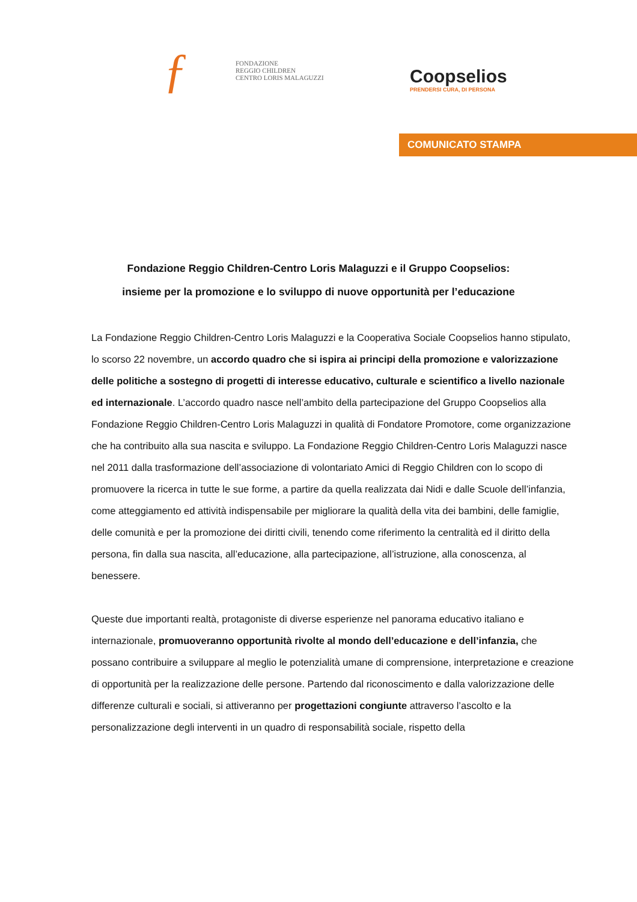ƒ
FONDAZIONE
REGGIO CHILDREN
CENTRO LORIS MALAGUZZI
Coopselios
PRENDERSI CURA, DI PERSONA
COMUNICATO STAMPA
Fondazione Reggio Children-Centro Loris Malaguzzi e il Gruppo Coopselios:
insieme per la promozione e lo sviluppo di nuove opportunità per l’educazione
La Fondazione Reggio Children-Centro Loris Malaguzzi e la Cooperativa Sociale Coopselios hanno stipulato, lo scorso 22 novembre, un accordo quadro che si ispira ai principi della promozione e valorizzazione delle politiche a sostegno di progetti di interesse educativo, culturale e scientifico a livello nazionale ed internazionale. L’accordo quadro nasce nell’ambito della partecipazione del Gruppo Coopselios alla Fondazione Reggio Children-Centro Loris Malaguzzi in qualità di Fondatore Promotore, come organizzazione che ha contribuito alla sua nascita e sviluppo. La Fondazione Reggio Children-Centro Loris Malaguzzi nasce nel 2011 dalla trasformazione dell’associazione di volontariato Amici di Reggio Children con lo scopo di promuovere la ricerca in tutte le sue forme, a partire da quella realizzata dai Nidi e dalle Scuole dell’infanzia, come atteggiamento ed attività indispensabile per migliorare la qualità della vita dei bambini, delle famiglie, delle comunità e per la promozione dei diritti civili, tenendo come riferimento la centralità ed il diritto della persona, fin dalla sua nascita, all’educazione, alla partecipazione, all’istruzione, alla conoscenza, al benessere.
Queste due importanti realtà, protagoniste di diverse esperienze nel panorama educativo italiano e internazionale, promuoveranno opportunità rivolte al mondo dell’educazione e dell’infanzia, che possano contribuire a sviluppare al meglio le potenzialità umane di comprensione, interpretazione e creazione di opportunità per la realizzazione delle persone. Partendo dal riconoscimento e dalla valorizzazione delle differenze culturali e sociali, si attiveranno per progettazioni congiunte attraverso l’ascolto e la personalizzazione degli interventi in un quadro di responsabilità sociale, rispetto della